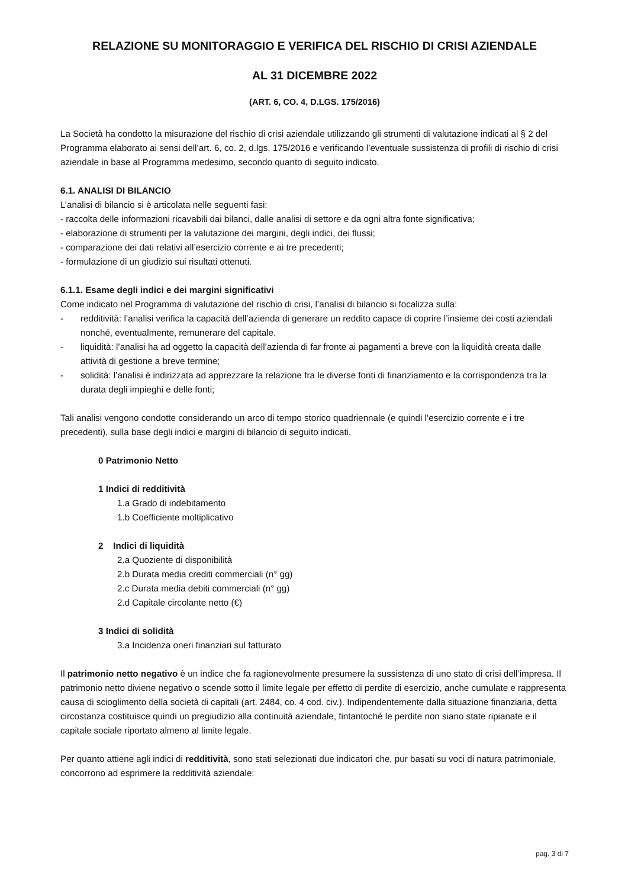RELAZIONE SU MONITORAGGIO E VERIFICA DEL RISCHIO DI CRISI AZIENDALE
AL 31 DICEMBRE 2022
(ART. 6, CO. 4, D.LGS. 175/2016)
La Società ha condotto la misurazione del rischio di crisi aziendale utilizzando gli strumenti di valutazione indicati al § 2 del Programma elaborato ai sensi dell’art. 6, co. 2, d.lgs. 175/2016 e verificando l’eventuale sussistenza di profili di rischio di crisi aziendale in base al Programma medesimo, secondo quanto di seguito indicato.
6.1. ANALISI DI BILANCIO
L’analisi di bilancio si è articolata nelle seguenti fasi:
- raccolta delle informazioni ricavabili dai bilanci, dalle analisi di settore e da ogni altra fonte significativa;
- elaborazione di strumenti per la valutazione dei margini, degli indici, dei flussi;
- comparazione dei dati relativi all’esercizio corrente e ai tre precedenti;
- formulazione di un giudizio sui risultati ottenuti.
6.1.1. Esame degli indici e dei margini significativi
Come indicato nel Programma di valutazione del rischio di crisi, l’analisi di bilancio si focalizza sulla:
- redditività: l’analisi verifica la capacità dell’azienda di generare un reddito capace di coprire l’insieme dei costi aziendali nonché, eventualmente, remunerare del capitale.
- liquidità: l’analisi ha ad oggetto la capacità dell’azienda di far fronte ai pagamenti a breve con la liquidità creata dalle attività di gestione a breve termine;
- solidità: l’analisi è indirizzata ad apprezzare la relazione fra le diverse fonti di finanziamento e la corrispondenza tra la durata degli impieghi e delle fonti;
Tali analisi vengono condotte considerando un arco di tempo storico quadriennale (e quindi l’esercizio corrente e i tre precedenti), sulla base degli indici e margini di bilancio di seguito indicati.
0 Patrimonio Netto
1 Indici di redditività
1.a Grado di indebitamento
1.b Coefficiente moltiplicativo
2 Indici di liquidità
2.a Quoziente di disponibilità
2.b Durata media crediti commerciali (n° gg)
2.c Durata media debiti commerciali (n° gg)
2.d Capitale circolante netto (€)
3 Indici di solidità
3.a Incidenza oneri finanziari sul fatturato
Il patrimonio netto negativo è un indice che fa ragionevolmente presumere la sussistenza di uno stato di crisi dell’impresa. Il patrimonio netto diviene negativo o scende sotto il limite legale per effetto di perdite di esercizio, anche cumulate e rappresenta causa di scioglimento della società di capitali (art. 2484, co. 4 cod. civ.). Indipendentemente dalla situazione finanziaria, detta circostanza costituisce quindi un pregiudizio alla continuità aziendale, fintantoché le perdite non siano state ripianate e il capitale sociale riportato almeno al limite legale.
Per quanto attiene agli indici di redditività, sono stati selezionati due indicatori che, pur basati su voci di natura patrimoniale, concorrono ad esprimere la redditività aziendale:
pag. 3 di 7